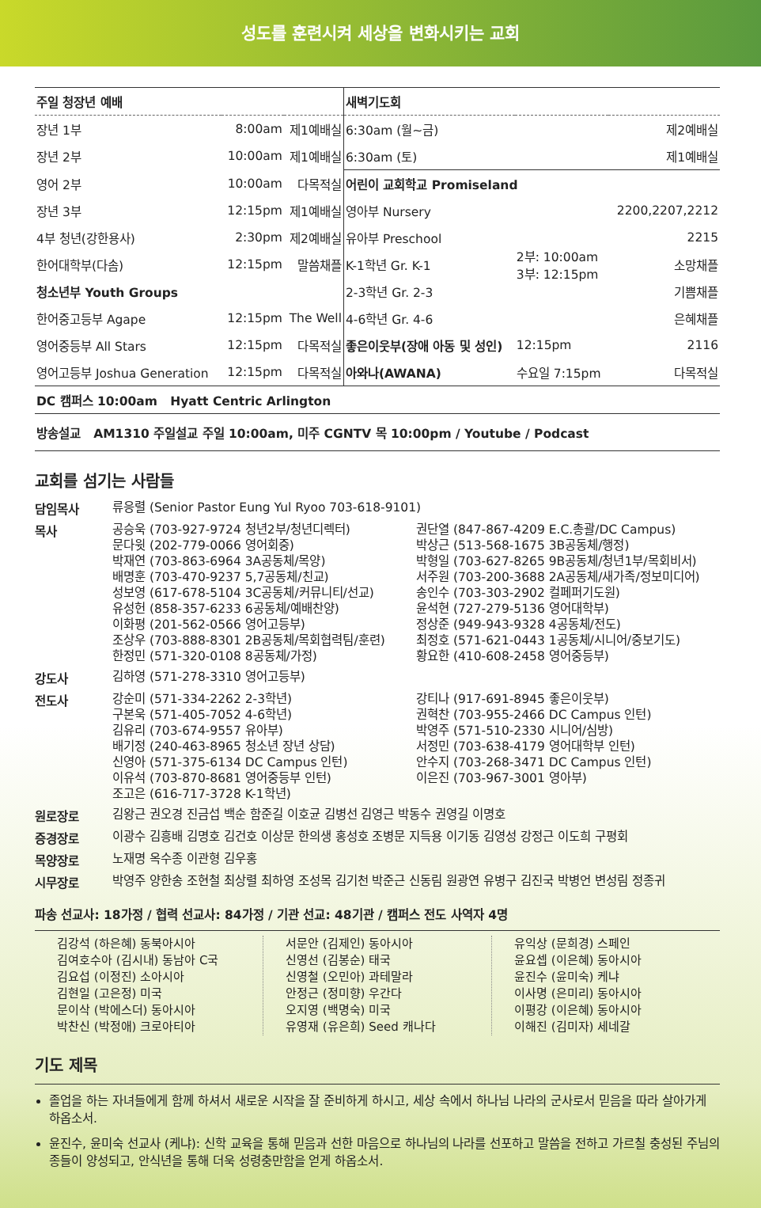성도를 훈련시켜 세상을 변화시키는 교회
| 주일 청장년 예배 | | | 새벽기도회 | | |
| --- | --- | --- | --- | --- | --- |
| 장년 1부 | 8:00am | 제1예배실 | 6:30am (월~금) | 제2예배실 | |
| 장년 2부 | 10:00am | 제1예배실 | 6:30am (토) | 제1예배실 | |
| 영어 2부 | 10:00am | 다목적실 | 어린이 교회학교 Promiseland | | |
| 장년 3부 | 12:15pm | 제1예배실 | 영아부 Nursery | 2부: 10:00am 3부: 12:15pm | 2200,2207,2212 |
| 4부 청년(강한용사) | 2:30pm | 제2예배실 | 유아부 Preschool | | 2215 |
| 한어대학부(다솜) | 12:15pm | 말씀채플 | K-1학년 Gr. K-1 | | 소망채플 |
| 청소년부 Youth Groups | | | 2-3학년 Gr. 2-3 | | 기쁨채플 |
| 한어중고등부 Agape | 12:15pm | The Well | 4-6학년 Gr. 4-6 | | 은혜채플 |
| 영어중등부 All Stars | 12:15pm | 다목적실 | 좋은이웃부(장애 아동 및 성인) | 12:15pm | 2116 |
| 영어고등부 Joshua Generation | 12:15pm | 다목적실 | 아와나(AWANA) | 수요일 7:15pm | 다목적실 |
| DC 캠퍼스 10:00am Hyatt Centric Arlington | | | | | |
| 방송설교 AM1310 주일설교 주일 10:00am, 미주 CGNTV 목 10:00pm / Youtube / Podcast | | | | | |
교회를 섬기는 사람들
담임목사
류응렬 (Senior Pastor Eung Yul Ryoo 703-618-9101)
목사
공승욱 (703-927-9724 청년2부/청년디렉터)
문다윗 (202-779-0066 영어회중)
박재연 (703-863-6964 3A공동체/목양)
배명훈 (703-470-9237 5,7공동체/친교)
성보영 (617-678-5104 3C공동체/커뮤니티/선교)
유성헌 (858-357-6233 6공동체/예배찬양)
이화평 (201-562-0566 영어고등부)
조상우 (703-888-8301 2B공동체/목회협력팀/훈련)
한정민 (571-320-0108 8공동체/가정)
권단열 (847-867-4209 E.C.총괄/DC Campus)
박상근 (513-568-1675 3B공동체/행정)
박형일 (703-627-8265 9B공동체/청년1부/목회비서)
서주원 (703-200-3688 2A공동체/새가족/정보미디어)
송인수 (703-303-2902 컬페퍼기도원)
윤석현 (727-279-5136 영어대학부)
정상준 (949-943-9328 4공동체/전도)
최정호 (571-621-0443 1공동체/시니어/중보기도)
황요한 (410-608-2458 영어중등부)
강도사
김하영 (571-278-3310 영어고등부)
전도사
강순미 (571-334-2262 2-3학년)
구본욱 (571-405-7052 4-6학년)
김유리 (703-674-9557 유아부)
배기정 (240-463-8965 청소년 장년 상담)
신영아 (571-375-6134 DC Campus 인턴)
이유석 (703-870-8681 영어중등부 인턴)
조고은 (616-717-3728 K-1학년)
강티나 (917-691-8945 좋은이웃부)
권혁찬 (703-955-2466 DC Campus 인턴)
박영주 (571-510-2330 시니어/심방)
서정민 (703-638-4179 영어대학부 인턴)
안수지 (703-268-3471 DC Campus 인턴)
이은진 (703-967-3001 영아부)
원로장로
김왕근 권오경 진금섭 백순 함준길 이호균 김병선 김영근 박동수 권영길 이명호
증경장로
이광수 김흥배 김명호 김건호 이상문 한의생 홍성호 조병문 지득용 이기동 김영성 강정근 이도희 구평회
목양장로
노재명 옥수종 이관형 김우홍
시무장로
박영주 양한송 조현철 최상렬 최하영 조성목 김기천 박준근 신동림 원광연 유병구 김진국 박병언 변성림 정종귀
파송 선교사: 18가정 / 협력 선교사: 84가정 / 기관 선교: 48기관 / 캠퍼스 전도 사역자 4명
김강석 (하은혜) 동북아시아
김여호수아 (김시내) 동남아 C국
김요섭 (이정진) 소아시아
김현일 (고은정) 미국
문이삭 (박에스더) 동아시아
박찬신 (박정애) 크로아티아
서문안 (김제인) 동아시아
신영선 (김봉순) 태국
신영철 (오민아) 과테말라
안정근 (정미향) 우간다
오지영 (백명숙) 미국
유영재 (유은희) Seed 캐나다
유익상 (문희경) 스페인
윤요셉 (이은혜) 동아시아
윤진수 (윤미숙) 케냐
이사명 (은미리) 동아시아
이평강 (이은혜) 동아시아
이해진 (김미자) 세네갈
기도 제목
졸업을 하는 자녀들에게 함께 하셔서 새로운 시작을 잘 준비하게 하시고, 세상 속에서 하나님 나라의 군사로서 믿음을 따라 살아가게 하옵소서.
윤진수, 윤미숙 선교사 (케냐): 신학 교육을 통해 믿음과 선한 마음으로 하나님의 나라를 선포하고 말씀을 전하고 가르칠 충성된 주님의 종들이 양성되고, 안식년을 통해 더욱 성령충만함을 얻게 하옵소서.